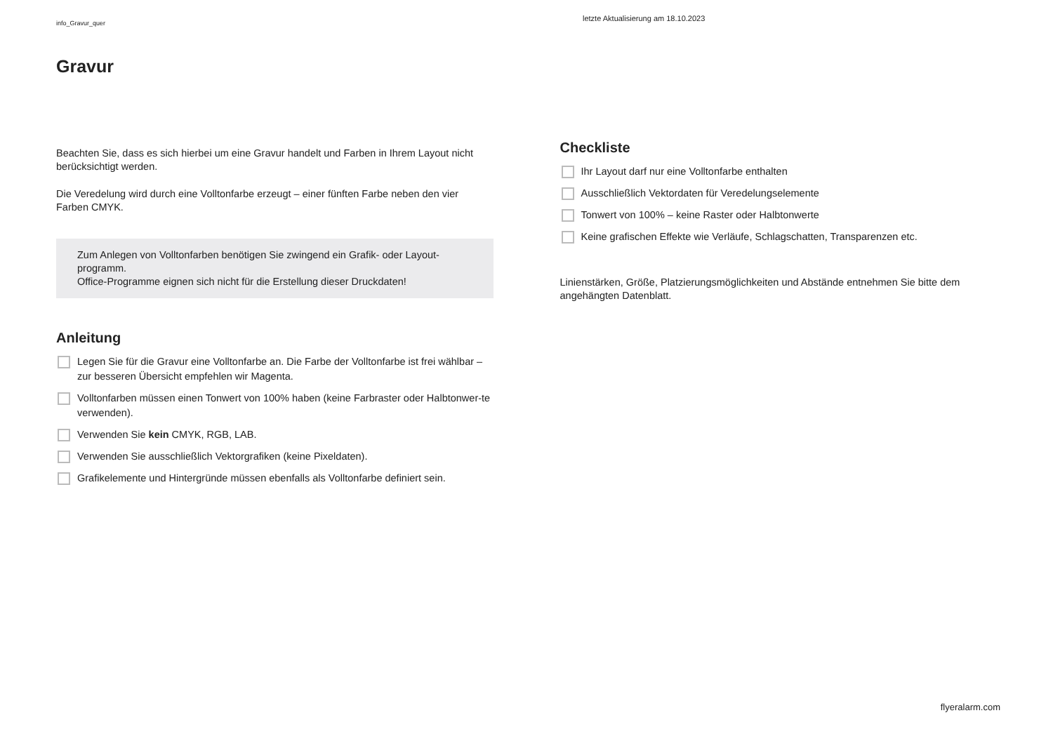info_Gravur_quer
letzte Aktualisierung am 18.10.2023
Gravur
Beachten Sie, dass es sich hierbei um eine Gravur handelt und Farben in Ihrem Layout nicht berücksichtigt werden.
Die Veredelung wird durch eine Volltonfarbe erzeugt – einer fünften Farbe neben den vier Farben CMYK.
Zum Anlegen von Volltonfarben benötigen Sie zwingend ein Grafik- oder Layout-programm.
Office-Programme eignen sich nicht für die Erstellung dieser Druckdaten!
Anleitung
Legen Sie für die Gravur eine Volltonfarbe an. Die Farbe der Volltonfarbe ist frei wählbar – zur besseren Übersicht empfehlen wir Magenta.
Volltonfarben müssen einen Tonwert von 100% haben (keine Farbraster oder Halbtonwer-te verwenden).
Verwenden Sie kein CMYK, RGB, LAB.
Verwenden Sie ausschließlich Vektorgrafiken (keine Pixeldaten).
Grafikelemente und Hintergründe müssen ebenfalls als Volltonfarbe definiert sein.
Checkliste
Ihr Layout darf nur eine Volltonfarbe enthalten
Ausschließlich Vektordaten für Veredelungselemente
Tonwert von 100% – keine Raster oder Halbtonwerte
Keine grafischen Effekte wie Verläufe, Schlagschatten, Transparenzen etc.
Linienstärken, Größe, Platzierungsmöglichkeiten und Abstände entnehmen Sie bitte dem angehängten Datenblatt.
flyeralarm.com